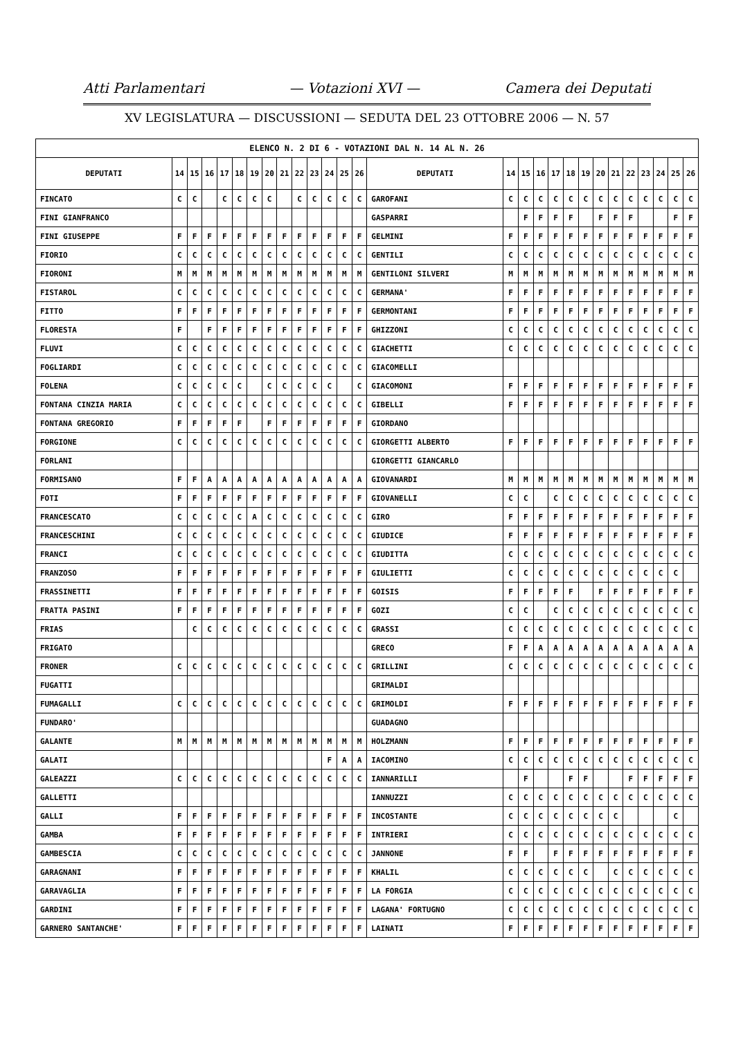Atti Parlamentari — Votazioni XVI — Camera dei Deputati
XV LEGISLATURA — DISCUSSIONI — SEDUTA DEL 23 OTTOBRE 2006 — N. 57
| ELENCO N. 2 DI 6 - VOTAZIONI DAL N. 14 AL N. 26 | | | | | | | | | | | | | | | | | | | | | | | | | | | |
| --- | --- | --- | --- | --- | --- | --- | --- | --- | --- | --- | --- | --- | --- | --- | --- | --- | --- | --- | --- | --- | --- | --- | --- | --- | --- | --- | --- |
| DEPUTATI | 14 | 15 | 16 | 17 | 18 | 19 | 20 | 21 | 22 | 23 | 24 | 25 | 26 | DEPUTATI | 14 | 15 | 16 | 17 | 18 | 19 | 20 | 21 | 22 | 23 | 24 | 25 | 26 |
| FINCATO | C | C | | C | C | C | C | | C | C | C | C | C | GAROFANI | C | C | C | C | C | C | C | C | C | C | C | C | C |
| FINI GIANFRANCO | | | | | | | | | | | | | | GASPARRI | | F | F | F | F | | F | F | F | | | F | F |
| FINI GIUSEPPE | F | F | F | F | F | F | F | F | F | F | F | F | F | GELMINI | F | F | F | F | F | F | F | F | F | F | F | F | F |
| FIORIO | C | C | C | C | C | C | C | C | C | C | C | C | C | GENTILI | C | C | C | C | C | C | C | C | C | C | C | C | C |
| FIORONI | M | M | M | M | M | M | M | M | M | M | M | M | M | GENTILONI SILVERI | M | M | M | M | M | M | M | M | M | M | M | M | M |
| FISTAROL | C | C | C | C | C | C | C | C | C | C | C | C | C | GERMANA' | F | F | F | F | F | F | F | F | F | F | F | F | F |
| FITTO | F | F | F | F | F | F | F | F | F | F | F | F | F | GERMONTANI | F | F | F | F | F | F | F | F | F | F | F | F | F |
| FLORESTA | F | | F | F | F | F | F | F | F | F | F | F | F | GHIZZONI | C | C | C | C | C | C | C | C | C | C | C | C | C |
| FLUVI | C | C | C | C | C | C | C | C | C | C | C | C | C | GIACHETTI | C | C | C | C | C | C | C | C | C | C | C | C | C |
| FOGLIARDI | C | C | C | C | C | C | C | C | C | C | C | C | C | GIACOMELLI | | | | | | | | | | | | | |
| FOLENA | C | C | C | C | C | | C | C | C | C | C | | C | GIACOMONI | F | F | F | F | F | F | F | F | F | F | F | F | F |
| FONTANA CINZIA MARIA | C | C | C | C | C | C | C | C | C | C | C | C | C | GIBELLI | F | F | F | F | F | F | F | F | F | F | F | F | F |
| FONTANA GREGORIO | F | F | F | F | F | | F | F | F | F | F | F | F | GIORDANO | | | | | | | | | | | | | |
| FORGIONE | C | C | C | C | C | C | C | C | C | C | C | C | C | GIORGETTI ALBERTO | F | F | F | F | F | F | F | F | F | F | F | F | F |
| FORLANI | | | | | | | | | | | | | | GIORGETTI GIANCARLO | | | | | | | | | | | | | |
| FORMISANO | F | F | A | A | A | A | A | A | A | A | A | A | A | GIOVANARDI | M | M | M | M | M | M | M | M | M | M | M | M | M |
| FOTI | F | F | F | F | F | F | F | F | F | F | F | F | F | GIOVANELLI | C | C | | C | C | C | C | C | C | C | C | C | C |
| FRANCESCATO | C | C | C | C | C | A | C | C | C | C | C | C | C | GIRO | F | F | F | F | F | F | F | F | F | F | F | F | F |
| FRANCESCHINI | C | C | C | C | C | C | C | C | C | C | C | C | C | GIUDICE | F | F | F | F | F | F | F | F | F | F | F | F | F |
| FRANCI | C | C | C | C | C | C | C | C | C | C | C | C | C | GIUDITTA | C | C | C | C | C | C | C | C | C | C | C | C | C |
| FRANZOSO | F | F | F | F | F | F | F | F | F | F | F | F | F | GIULIETTI | C | C | C | C | C | C | C | C | C | C | C | C | |
| FRASSINETTI | F | F | F | F | F | F | F | F | F | F | F | F | F | GOISIS | F | F | F | F | F | | F | F | F | F | F | F | F |
| FRATTA PASINI | F | F | F | F | F | F | F | F | F | F | F | F | F | GOZI | C | C | | C | C | C | C | C | C | C | C | C | C |
| FRIAS | | C | C | C | C | C | C | C | C | C | C | C | C | GRASSI | C | C | C | C | C | C | C | C | C | C | C | C | C |
| FRIGATO | | | | | | | | | | | | | | GRECO | F | F | A | A | A | A | A | A | A | A | A | A | A |
| FRONER | C | C | C | C | C | C | C | C | C | C | C | C | C | GRILLINI | C | C | C | C | C | C | C | C | C | C | C | C | C |
| FUGATTI | | | | | | | | | | | | | | GRIMALDI | | | | | | | | | | | | | |
| FUMAGALLI | C | C | C | C | C | C | C | C | C | C | C | C | C | GRIMOLDI | F | F | F | F | F | F | F | F | F | F | F | F | F |
| FUNDARO' | | | | | | | | | | | | | | GUADAGNO | | | | | | | | | | | | | |
| GALANTE | M | M | M | M | M | M | M | M | M | M | M | M | M | HOLZMANN | F | F | F | F | F | F | F | F | F | F | F | F | F |
| GALATI | | | | | | | | | | | F | A | A | IACOMINO | C | C | C | C | C | C | C | C | C | C | C | C | C |
| GALEAZZI | C | C | C | C | C | C | C | C | C | C | C | C | C | IANNARILLI | | F | | | F | F | | | F | F | F | F | F |
| GALLETTI | | | | | | | | | | | | | | IANNUZZI | C | C | C | C | C | C | C | C | C | C | C | C | C |
| GALLI | F | F | F | F | F | F | F | F | F | F | F | F | F | INCOSTANTE | C | C | C | C | C | C | C | C | | | | C | |
| GAMBA | F | F | F | F | F | F | F | F | F | F | F | F | F | INTRIERI | C | C | C | C | C | C | C | C | C | C | C | C | C |
| GAMBESCIA | C | C | C | C | C | C | C | C | C | C | C | C | C | JANNONE | F | F | | F | F | F | F | F | F | F | F | F | F |
| GARAGNANI | F | F | F | F | F | F | F | F | F | F | F | F | F | KHALIL | C | C | C | C | C | C | | C | C | C | C | C | C |
| GARAVAGLIA | F | F | F | F | F | F | F | F | F | F | F | F | F | LA FORGIA | C | C | C | C | C | C | C | C | C | C | C | C | C |
| GARDINI | F | F | F | F | F | F | F | F | F | F | F | F | F | LAGANA' FORTUGNO | C | C | C | C | C | C | C | C | C | C | C | C | C |
| GARNERO SANTANCHE' | F | F | F | F | F | F | F | F | F | F | F | F | F | LAINATI | F | F | F | F | F | F | F | F | F | F | F | F | F |